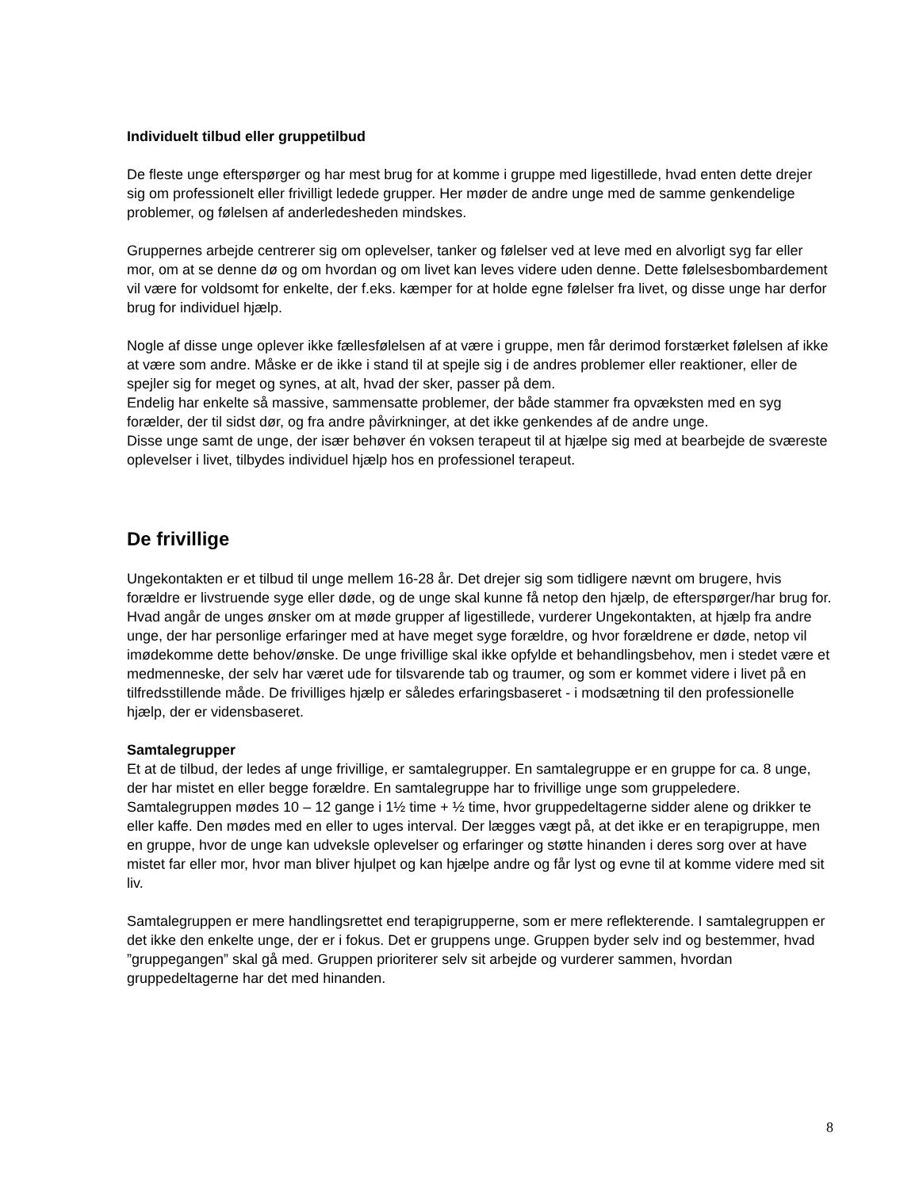Individuelt tilbud eller gruppetilbud
De fleste unge efterspørger og har mest brug for at komme i gruppe med ligestillede, hvad enten dette drejer sig om professionelt eller frivilligt ledede grupper. Her møder de andre unge med de samme genkendelige problemer, og følelsen af anderledesheden mindskes.
Gruppernes arbejde centrerer sig om oplevelser, tanker og følelser ved at leve med en alvorligt syg far eller mor, om at se denne dø og om hvordan og om livet kan leves videre uden denne. Dette følelsesbombardement vil være for voldsomt for enkelte, der f.eks. kæmper for at holde egne følelser fra livet, og disse unge har derfor brug for individuel hjælp.
Nogle af disse unge oplever ikke fællesfølelsen af at være i gruppe, men får derimod forstærket følelsen af ikke at være som andre. Måske er de ikke i stand til at spejle sig i de andres problemer eller reaktioner, eller de spejler sig for meget og synes, at alt, hvad der sker, passer på dem.
Endelig har enkelte så massive, sammensatte problemer, der både stammer fra opvæksten med en syg forælder, der til sidst dør, og fra andre påvirkninger, at det ikke genkendes af de andre unge.
Disse unge samt de unge, der især behøver én voksen terapeut til at hjælpe sig med at bearbejde de sværeste oplevelser i livet, tilbydes individuel hjælp hos en professionel terapeut.
De frivillige
Ungekontakten er et tilbud til unge mellem 16-28 år. Det drejer sig som tidligere nævnt om brugere, hvis forældre er livstruende syge eller døde, og de unge skal kunne få netop den hjælp, de efterspørger/har brug for. Hvad angår de unges ønsker om at møde grupper af ligestillede, vurderer Ungekontakten, at hjælp fra andre unge, der har personlige erfaringer med at have meget syge forældre, og hvor forældrene er døde, netop vil imødekomme dette behov/ønske. De unge frivillige skal ikke opfylde et behandlingsbehov, men i stedet være et medmenneske, der selv har været ude for tilsvarende tab og traumer, og som er kommet videre i livet på en tilfredsstillende måde. De frivilliges hjælp er således erfaringsbaseret - i modsætning til den professionelle hjælp, der er vidensbaseret.
Samtalegrupper
Et at de tilbud, der ledes af unge frivillige, er samtalegrupper. En samtalegruppe er en gruppe for ca. 8 unge, der har mistet en eller begge forældre. En samtalegruppe har to frivillige unge som gruppeledere. Samtalegruppen mødes 10 – 12 gange i 1½ time + ½ time, hvor gruppedeltagerne sidder alene og drikker te eller kaffe. Den mødes med en eller to uges interval. Der lægges vægt på, at det ikke er en terapigruppe, men en gruppe, hvor de unge kan udveksle oplevelser og erfaringer og støtte hinanden i deres sorg over at have mistet far eller mor, hvor man bliver hjulpet og kan hjælpe andre og får lyst og evne til at komme videre med sit liv.
Samtalegruppen er mere handlingsrettet end terapigrupperne, som er mere reflekterende. I samtalegruppen er det ikke den enkelte unge, der er i fokus. Det er gruppens unge. Gruppen byder selv ind og bestemmer, hvad ”gruppegangen” skal gå med. Gruppen prioriterer selv sit arbejde og vurderer sammen, hvordan gruppedeltagerne har det med hinanden.
8